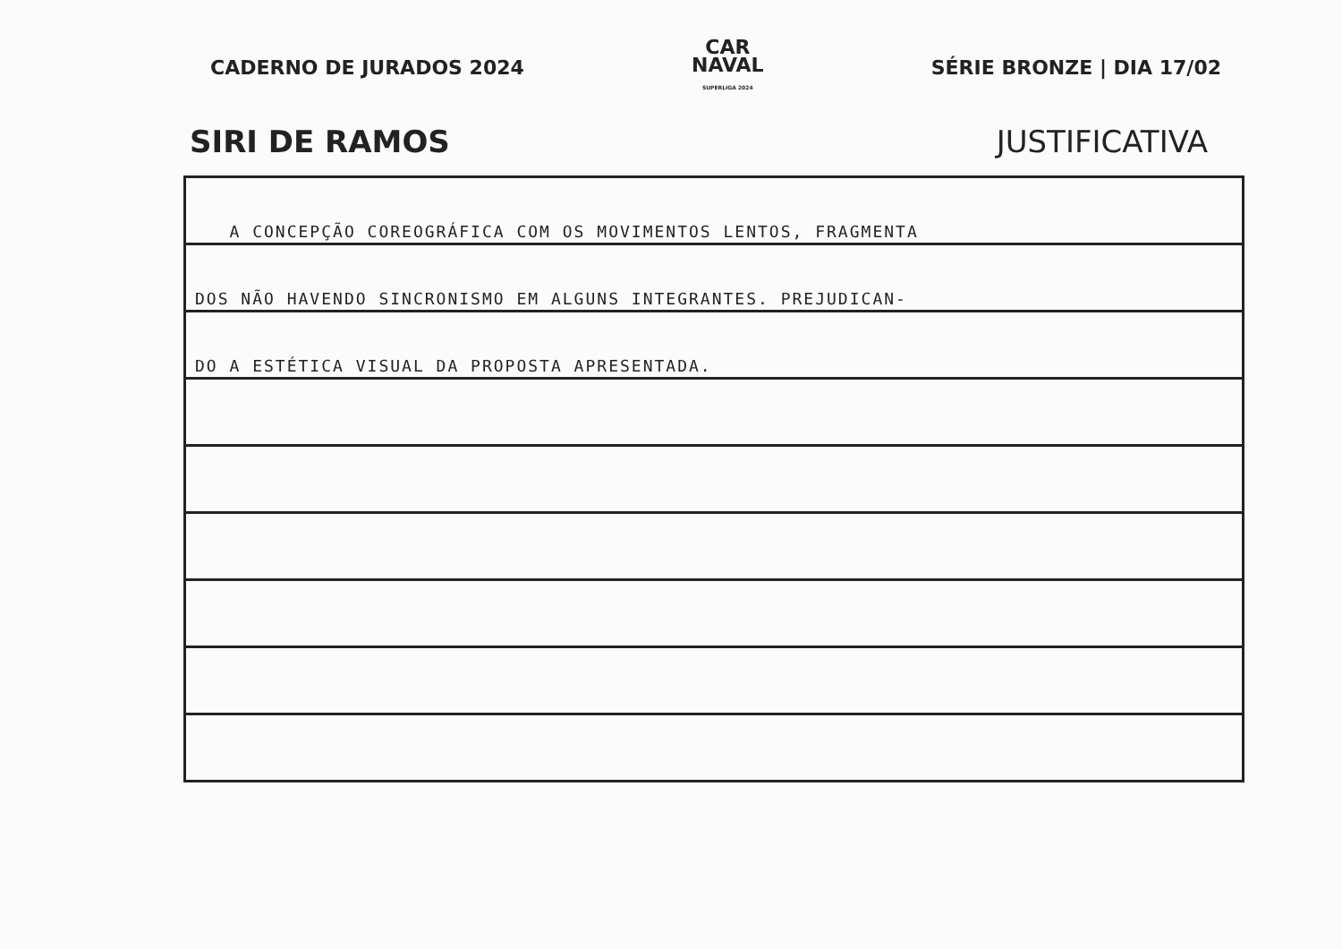CADERNO DE JURADOS 2024
CAR
NAVAL
SUPERLIGA 2024
SÉRIE BRONZE | DIA 17/02
SIRI DE RAMOS JUSTIFICATIVA
A CONCEPÇÃO COREOGRÁFICA COM OS MOVIMENTOS LENTOS, FRAGMENTA
DOS NÃO HAVENDO SINCRONISMO EM ALGUNS INTEGRANTES. PREJUDICAN-
DO A ESTÉTICA VISUAL DA PROPOSTA APRESENTADA.